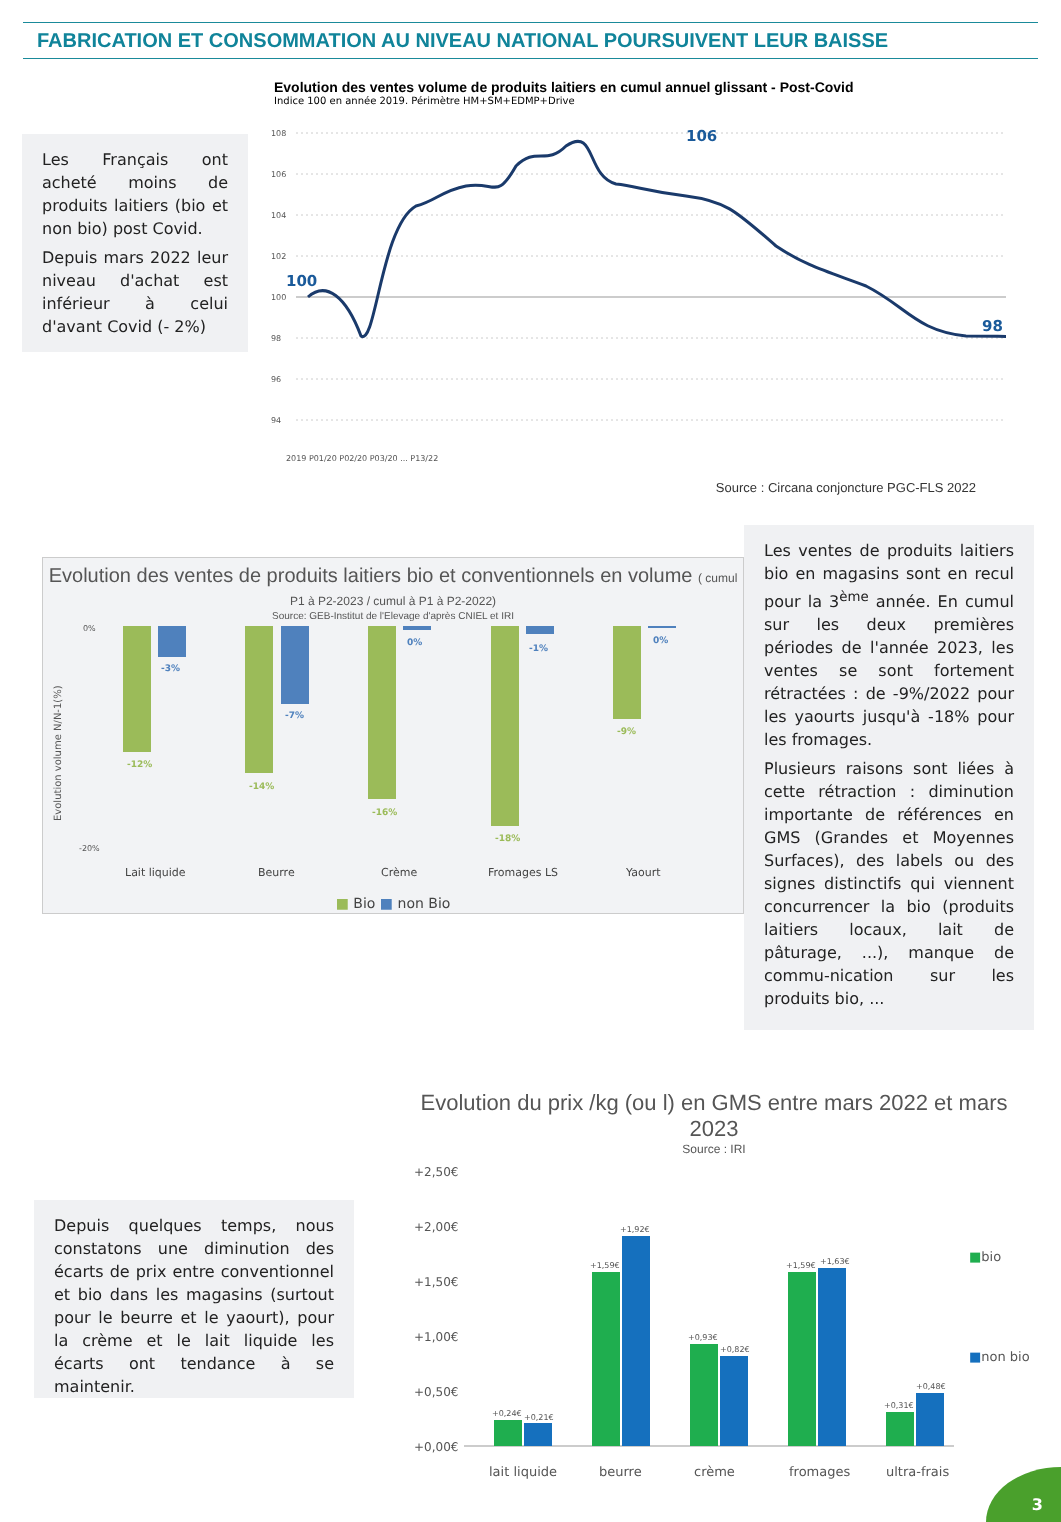FABRICATION ET CONSOMMATION AU NIVEAU NATIONAL POURSUIVENT LEUR BAISSE
Les Français ont acheté moins de produits laitiers (bio et non bio) post Covid.
Depuis mars 2022 leur niveau d'achat est inférieur à celui d'avant Covid (- 2%)
Evolution des ventes volume de produits laitiers en cumul annuel glissant - Post-Covid
Indice 100 en année 2019. Périmètre HM+SM+EDMP+Drive
108
106
104
102
100
98
96
94
100
106
98
2019 P01/20 P02/20 P03/20 ... P13/22
Source : Circana conjoncture PGC-FLS 2022
Evolution des ventes de produits laitiers bio et conventionnels en volume ( cumul P1 à P2-2023 / cumul à P1 à P2-2022)
Source: GEB-Institut de l'Elevage d'après CNIEL et IRI
Evolution volume N/N-1(%)
0%
-20%
-12%
-3%
-14%
-7%
-16%
0%
-18%
-1%
-9%
0%
Lait liquide
Beurre
Crème
Fromages LS
Yaourt
■ Bio ■ non Bio
Les ventes de produits laitiers bio en magasins sont en recul pour la 3<sup>ème</sup> année. En cumul sur les deux premières périodes de l'année 2023, les ventes se sont fortement rétractées : de -9%/2022 pour les yaourts jusqu'à -18% pour les fromages.
Plusieurs raisons sont liées à cette rétraction : diminution importante de références en GMS (Grandes et Moyennes Surfaces), des labels ou des signes distinctifs qui viennent concurrencer la bio (produits laitiers locaux, lait de pâturage, ...), manque de commu-nication sur les produits bio, ...
Depuis quelques temps, nous constatons une diminution des écarts de prix entre conventionnel et bio dans les magasins (surtout pour le beurre et le yaourt), pour la crème et le lait liquide les écarts ont tendance à se maintenir.
Evolution du prix /kg (ou l) en GMS entre mars 2022 et mars 2023
Source : IRI
+2,50€
+2,00€
+1,50€
+1,00€
+0,50€
+0,00€
+0,24€
+0,21€
+1,59€
+1,92€
+0,93€
+0,82€
+1,59€
+1,63€
+0,31€
+0,48€
lait liquide
beurre
crème
fromages
ultra-frais
■bio
■non bio
3